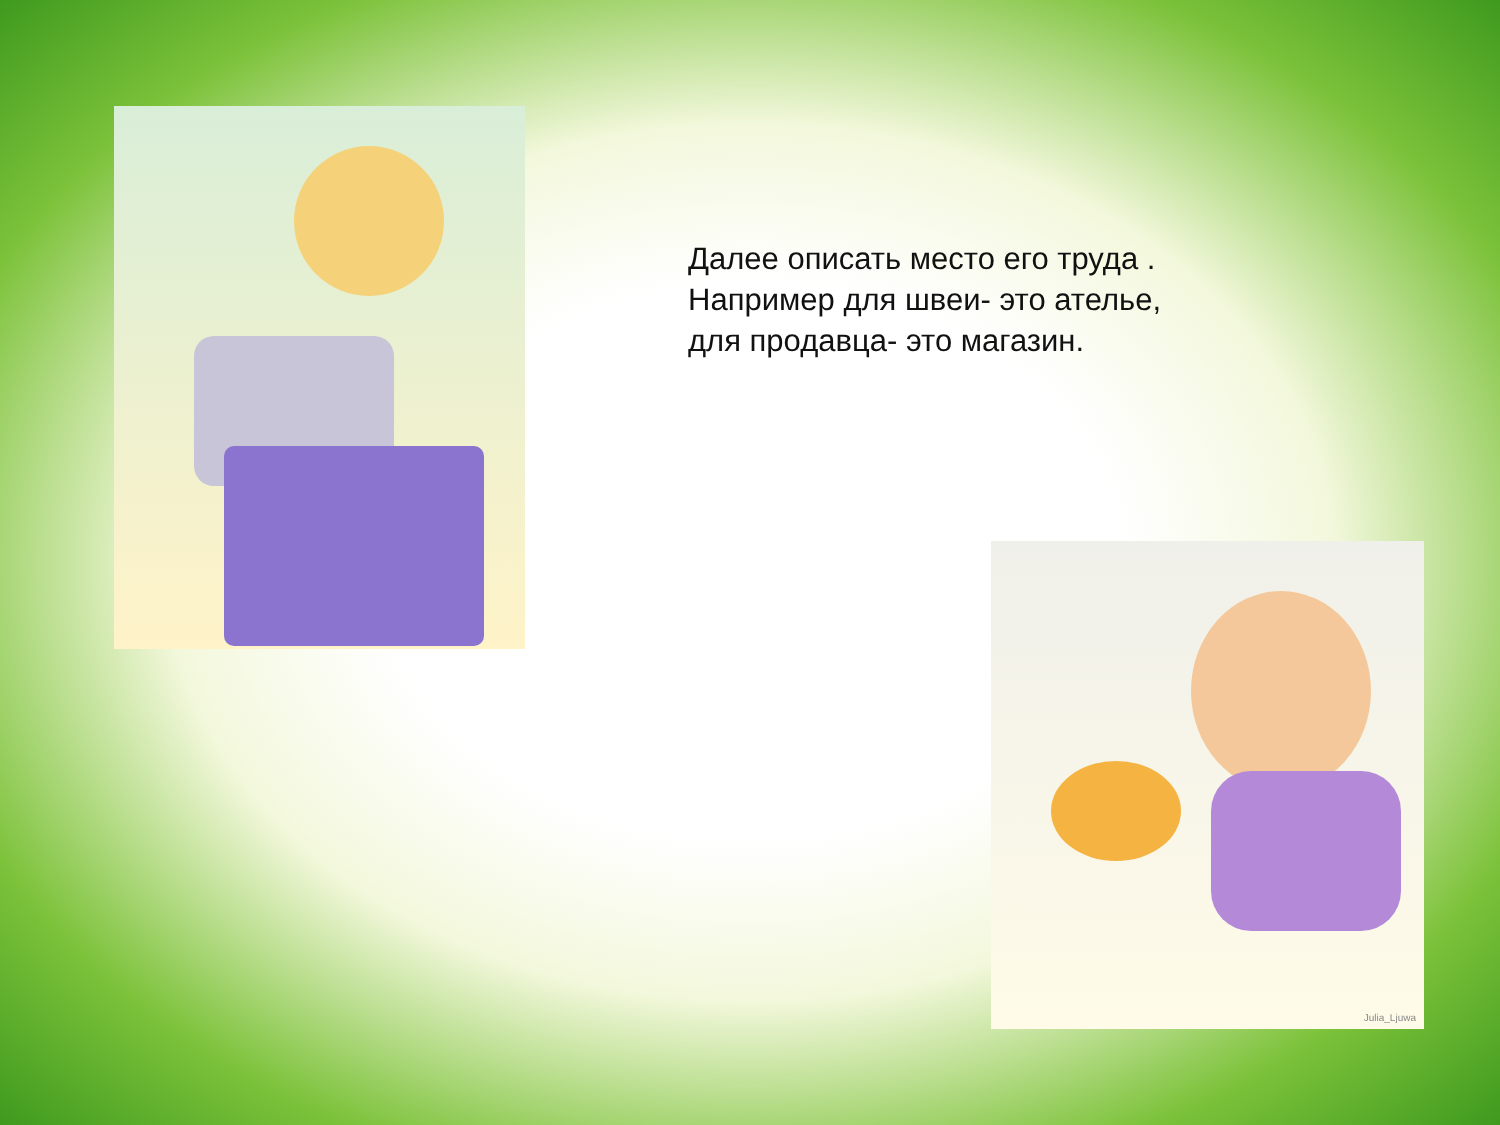Далее описать место его труда .
Например для швеи- это ателье,
для продавца- это магазин.
Julia_Ljuwa